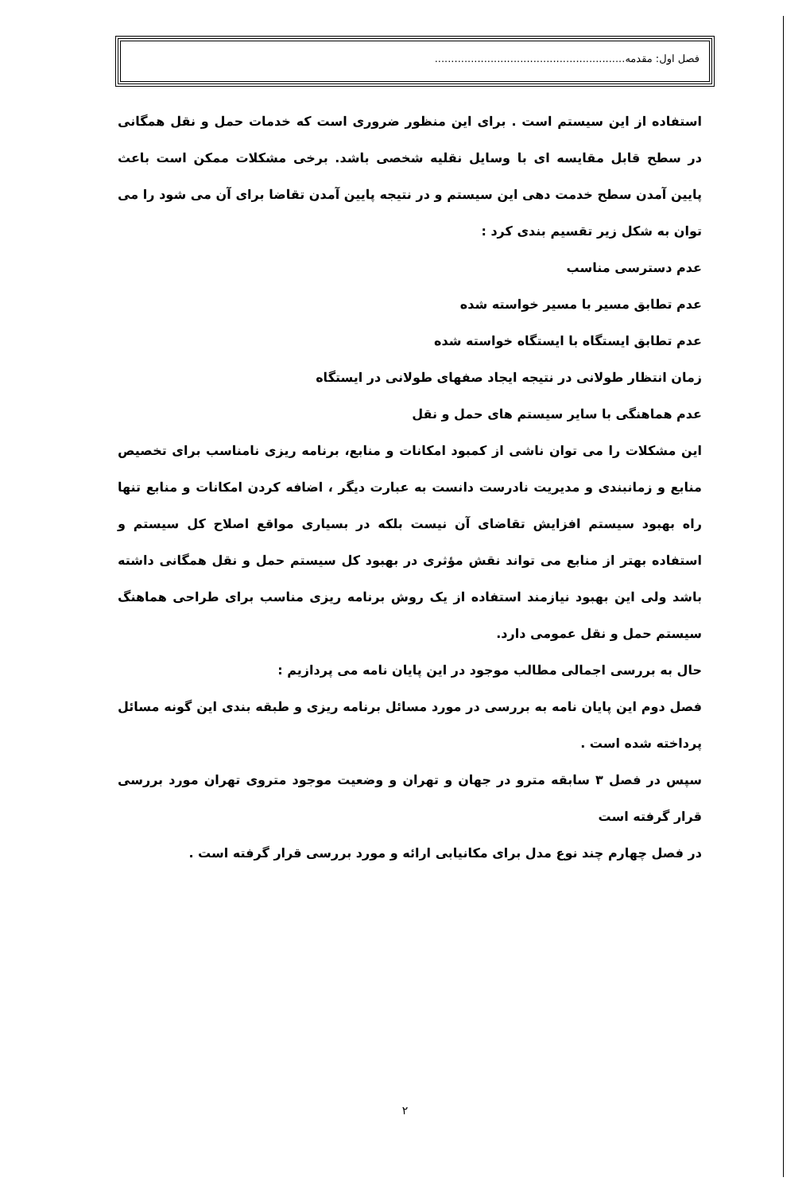فصل اول: مقدمه..........................................................
استفاده از این سیستم است . برای این منظور ضروری است که خدمات حمل و نقل همگانی در سطح قابل مقایسه ای با وسایل نقلیه شخصی باشد. برخی مشکلات ممکن است باعث پایین آمدن سطح خدمت دهی این سیستم و در نتیجه پایین آمدن تقاضا برای آن می شود را می توان به شکل زیر تقسیم بندی کرد :
عدم دسترسی مناسب
عدم تطابق مسیر با مسیر خواسته شده
عدم تطابق ایستگاه با ایستگاه خواسته شده
زمان انتظار طولانی در نتیجه ایجاد صفهای طولانی در ایستگاه
عدم هماهنگی با سایر سیستم های حمل و نقل
این مشکلات را می توان ناشی از کمبود امکانات و منابع، برنامه ریزی نامناسب برای تخصیص منابع و زمانبندی و مدیریت نادرست دانست به عبارت دیگر ، اضافه کردن امکانات و منابع تنها راه بهبود سیستم افزایش تقاضای آن نیست بلکه در بسیاری مواقع اصلاح کل سیستم و استفاده بهتر از منابع می تواند نقش مؤثری در بهبود کل سیستم حمل و نقل همگانی داشته باشد ولی این بهبود نیازمند استفاده از یک روش برنامه ریزی مناسب برای طراحی هماهنگ سیستم حمل و نقل عمومی دارد.
حال به بررسی اجمالی مطالب موجود در این پایان نامه می پردازیم :
فصل دوم این پایان نامه به بررسی در مورد مسائل برنامه ریزی و طبقه بندی این گونه مسائل پرداخته شده است .
سپس در فصل ۳ سابقه مترو در جهان و تهران و وضعیت موجود متروی تهران مورد بررسی قرار گرفته است
در فصل چهارم چند نوع مدل برای مکانیابی ارائه و مورد بررسی قرار گرفته است .
۲